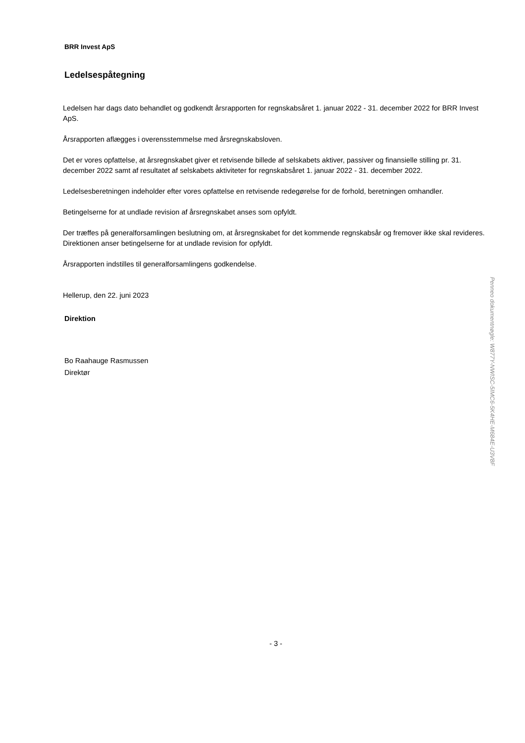BRR Invest ApS
Ledelsespåtegning
Ledelsen har dags dato behandlet og godkendt årsrapporten for regnskabsåret 1. januar 2022 - 31. december 2022 for BRR Invest ApS.
Årsrapporten aflægges i overensstemmelse med årsregnskabsloven.
Det er vores opfattelse, at årsregnskabet giver et retvisende billede af selskabets aktiver, passiver og finansielle stilling pr. 31. december 2022 samt af resultatet af selskabets aktiviteter for regnskabsåret 1. januar 2022 - 31. december 2022.
Ledelsesberetningen indeholder efter vores opfattelse en retvisende redegørelse for de forhold, beretningen omhandler.
Betingelserne for at undlade revision af årsregnskabet anses som opfyldt.
Der træffes på generalforsamlingen beslutning om, at årsregnskabet for det kommende regnskabsår og fremover ikke skal revideres. Direktionen anser betingelserne for at undlade revision for opfyldt.
Årsrapporten indstilles til generalforsamlingens godkendelse.
Hellerup, den 22. juni 2023
Direktion
Bo Raahauge Rasmussen
Direktør
- 3 -
Penneo dokumentnøgle: W877Y-NWISC-5IMC6-5K4HE-M684E-U3V8F